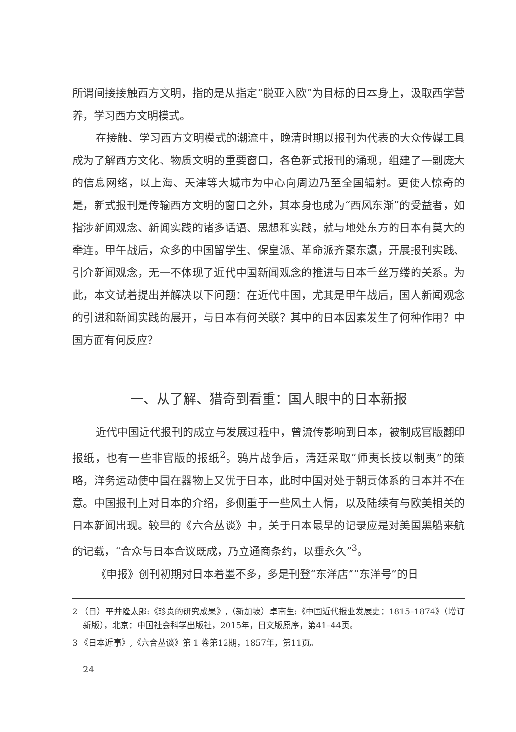所谓间接接触西方文明，指的是从指定“脱亚入欧”为目标的日本身上，汲取西学营养，学习西方文明模式。
在接触、学习西方文明模式的潮流中，晚清时期以报刊为代表的大众传媒工具成为了解西方文化、物质文明的重要窗口，各色新式报刊的涌现，组建了一副庞大的信息网络，以上海、天津等大城市为中心向周边乃至全国辐射。更使人惊奇的是，新式报刊是传输西方文明的窗口之外，其本身也成为“西风东渐”的受益者，如指涉新闻观念、新闻实践的诸多话语、思想和实践，就与地处东方的日本有莫大的牵连。甲午战后，众多的中国留学生、保皇派、革命派齐聚东瀛，开展报刊实践、引介新闻观念，无一不体现了近代中国新闻观念的推进与日本千丝万缕的关系。为此，本文试着提出并解决以下问题：在近代中国，尤其是甲午战后，国人新闻观念的引进和新闻实践的展开，与日本有何关联？其中的日本因素发生了何种作用？中国方面有何反应？
一、从了解、猎奇到看重：国人眼中的日本新报
近代中国近代报刊的成立与发展过程中，曾流传影响到日本，被制成官版翻印报纸，也有一些非官版的报纸<sup>2</sup>。鸦片战争后，清廷采取“师夷长技以制夷”的策略，洋务运动使中国在器物上又优于日本，此时中国对处于朝贡体系的日本并不在意。中国报刊上对日本的介绍，多侧重于一些风土人情，以及陆续有与欧美相关的日本新闻出现。较早的《六合丛谈》中，关于日本最早的记录应是对美国黑船来航的记载，“合众与日本合议既成，乃立通商条约，以垂永久”<sup>3</sup>。
《申报》创刊初期对日本着墨不多，多是刊登“东洋店”“东洋号”的日
2 （日）平井隆太郎:《珍贵的研究成果》,（新加坡）卓南生:《中国近代报业发展史：1815–1874》（增订新版），北京：中国社会科学出版社，2015年，日文版原序，第41–44页。
3 《日本近事》,《六合丛谈》第 1 卷第12期，1857年，第11页。
24